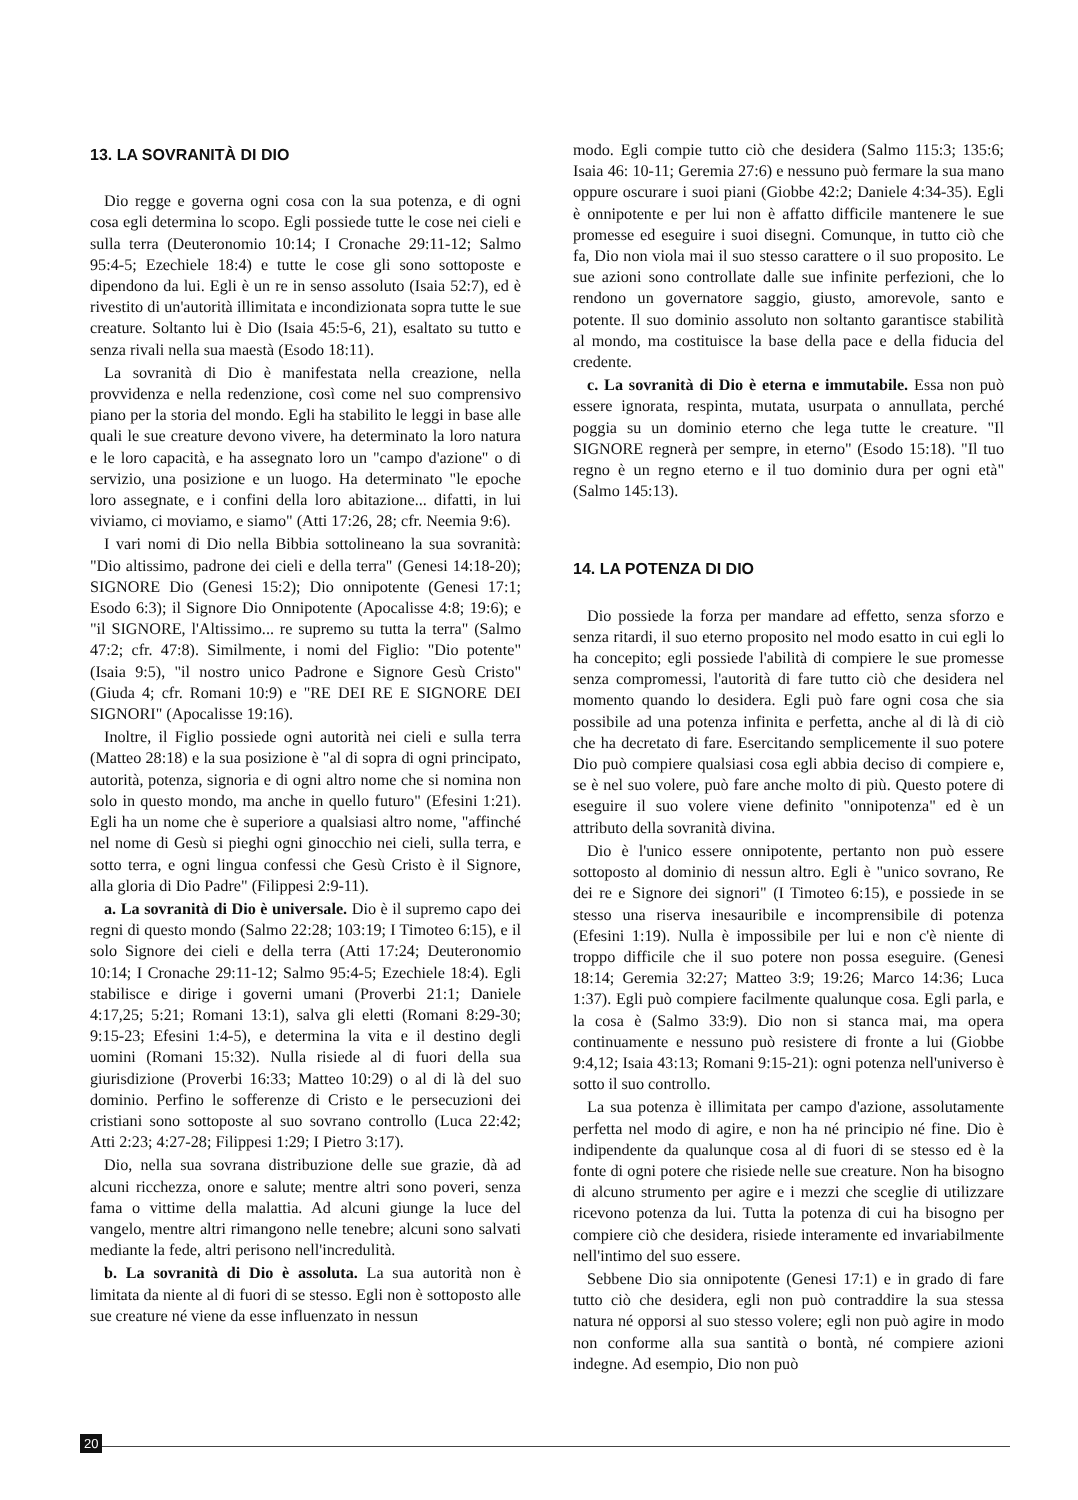13. LA SOVRANITÀ DI DIO
Dio regge e governa ogni cosa con la sua potenza, e di ogni cosa egli determina lo scopo. Egli possiede tutte le cose nei cieli e sulla terra (Deuteronomio 10:14; I Cronache 29:11-12; Salmo 95:4-5; Ezechiele 18:4) e tutte le cose gli sono sottoposte e dipendono da lui. Egli è un re in senso assoluto (Isaia 52:7), ed è rivestito di un'autorità illimitata e incondizionata sopra tutte le sue creature. Soltanto lui è Dio (Isaia 45:5-6, 21), esaltato su tutto e senza rivali nella sua maestà (Esodo 18:11).
La sovranità di Dio è manifestata nella creazione, nella provvidenza e nella redenzione, così come nel suo comprensivo piano per la storia del mondo. Egli ha stabilito le leggi in base alle quali le sue creature devono vivere, ha determinato la loro natura e le loro capacità, e ha assegnato loro un "campo d'azione" o di servizio, una posizione e un luogo. Ha determinato "le epoche loro assegnate, e i confini della loro abitazione... difatti, in lui viviamo, ci moviamo, e siamo" (Atti 17:26, 28; cfr. Neemia 9:6).
I vari nomi di Dio nella Bibbia sottolineano la sua sovranità: "Dio altissimo, padrone dei cieli e della terra" (Genesi 14:18-20); SIGNORE Dio (Genesi 15:2); Dio onnipotente (Genesi 17:1; Esodo 6:3); il Signore Dio Onnipotente (Apocalisse 4:8; 19:6); e "il SIGNORE, l'Altissimo... re supremo su tutta la terra" (Salmo 47:2; cfr. 47:8). Similmente, i nomi del Figlio: "Dio potente" (Isaia 9:5), "il nostro unico Padrone e Signore Gesù Cristo" (Giuda 4; cfr. Romani 10:9) e "RE DEI RE E SIGNORE DEI SIGNORI" (Apocalisse 19:16).
Inoltre, il Figlio possiede ogni autorità nei cieli e sulla terra (Matteo 28:18) e la sua posizione è "al di sopra di ogni principato, autorità, potenza, signoria e di ogni altro nome che si nomina non solo in questo mondo, ma anche in quello futuro" (Efesini 1:21). Egli ha un nome che è superiore a qualsiasi altro nome, "affinché nel nome di Gesù si pieghi ogni ginocchio nei cieli, sulla terra, e sotto terra, e ogni lingua confessi che Gesù Cristo è il Signore, alla gloria di Dio Padre" (Filippesi 2:9-11).
a. La sovranità di Dio è universale. Dio è il supremo capo dei regni di questo mondo (Salmo 22:28; 103:19; I Timoteo 6:15), e il solo Signore dei cieli e della terra (Atti 17:24; Deuteronomio 10:14; I Cronache 29:11-12; Salmo 95:4-5; Ezechiele 18:4). Egli stabilisce e dirige i governi umani (Proverbi 21:1; Daniele 4:17,25; 5:21; Romani 13:1), salva gli eletti (Romani 8:29-30; 9:15-23; Efesini 1:4-5), e determina la vita e il destino degli uomini (Romani 15:32). Nulla risiede al di fuori della sua giurisdizione (Proverbi 16:33; Matteo 10:29) o al di là del suo dominio. Perfino le sofferenze di Cristo e le persecuzioni dei cristiani sono sottoposte al suo sovrano controllo (Luca 22:42; Atti 2:23; 4:27-28; Filippesi 1:29; I Pietro 3:17).
Dio, nella sua sovrana distribuzione delle sue grazie, dà ad alcuni ricchezza, onore e salute; mentre altri sono poveri, senza fama o vittime della malattia. Ad alcuni giunge la luce del vangelo, mentre altri rimangono nelle tenebre; alcuni sono salvati mediante la fede, altri perisono nell'incredulità.
b. La sovranità di Dio è assoluta. La sua autorità non è limitata da niente al di fuori di se stesso. Egli non è sottoposto alle sue creature né viene da esse influenzato in nessun
modo. Egli compie tutto ciò che desidera (Salmo 115:3; 135:6; Isaia 46: 10-11; Geremia 27:6) e nessuno può fermare la sua mano oppure oscurare i suoi piani (Giobbe 42:2; Daniele 4:34-35). Egli è onnipotente e per lui non è affatto difficile mantenere le sue promesse ed eseguire i suoi disegni. Comunque, in tutto ciò che fa, Dio non viola mai il suo stesso carattere o il suo proposito. Le sue azioni sono controllate dalle sue infinite perfezioni, che lo rendono un governatore saggio, giusto, amorevole, santo e potente. Il suo dominio assoluto non soltanto garantisce stabilità al mondo, ma costituisce la base della pace e della fiducia del credente.
c. La sovranità di Dio è eterna e immutabile. Essa non può essere ignorata, respinta, mutata, usurpata o annullata, perché poggia su un dominio eterno che lega tutte le creature. "Il SIGNORE regnerà per sempre, in eterno" (Esodo 15:18). "Il tuo regno è un regno eterno e il tuo dominio dura per ogni età" (Salmo 145:13).
14. LA POTENZA DI DIO
Dio possiede la forza per mandare ad effetto, senza sforzo e senza ritardi, il suo eterno proposito nel modo esatto in cui egli lo ha concepito; egli possiede l'abilità di compiere le sue promesse senza compromessi, l'autorità di fare tutto ciò che desidera nel momento quando lo desidera. Egli può fare ogni cosa che sia possibile ad una potenza infinita e perfetta, anche al di là di ciò che ha decretato di fare. Esercitando semplicemente il suo potere Dio può compiere qualsiasi cosa egli abbia deciso di compiere e, se è nel suo volere, può fare anche molto di più. Questo potere di eseguire il suo volere viene definito "onnipotenza" ed è un attributo della sovranità divina.
Dio è l'unico essere onnipotente, pertanto non può essere sottoposto al dominio di nessun altro. Egli è "unico sovrano, Re dei re e Signore dei signori" (I Timoteo 6:15), e possiede in se stesso una riserva inesauribile e incomprensibile di potenza (Efesini 1:19). Nulla è impossibile per lui e non c'è niente di troppo difficile che il suo potere non possa eseguire. (Genesi 18:14; Geremia 32:27; Matteo 3:9; 19:26; Marco 14:36; Luca 1:37). Egli può compiere facilmente qualunque cosa. Egli parla, e la cosa è (Salmo 33:9). Dio non si stanca mai, ma opera continuamente e nessuno può resistere di fronte a lui (Giobbe 9:4,12; Isaia 43:13; Romani 9:15-21): ogni potenza nell'universo è sotto il suo controllo.
La sua potenza è illimitata per campo d'azione, assolutamente perfetta nel modo di agire, e non ha né principio né fine. Dio è indipendente da qualunque cosa al di fuori di se stesso ed è la fonte di ogni potere che risiede nelle sue creature. Non ha bisogno di alcuno strumento per agire e i mezzi che sceglie di utilizzare ricevono potenza da lui. Tutta la potenza di cui ha bisogno per compiere ciò che desidera, risiede interamente ed invariabilmente nell'intimo del suo essere.
Sebbene Dio sia onnipotente (Genesi 17:1) e in grado di fare tutto ciò che desidera, egli non può contraddire la sua stessa natura né opporsi al suo stesso volere; egli non può agire in modo non conforme alla sua santità o bontà, né compiere azioni indegne. Ad esempio, Dio non può
20